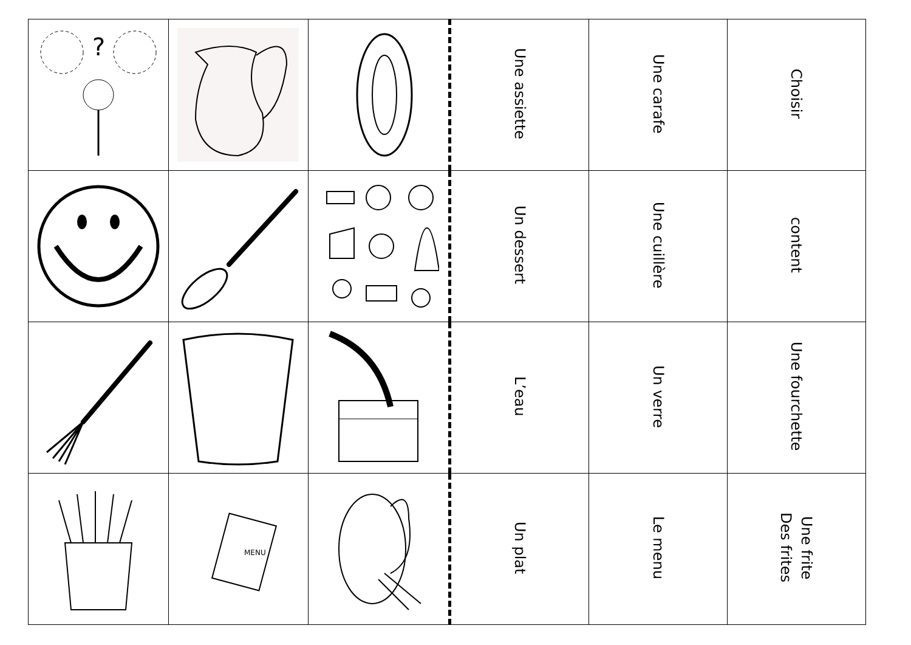| ? | | | Une assiette | Une carafe | Choisir |
| | | | Un dessert | Une cuillère | content |
| | | | L’eau | Un verre | Une fourchette |
| | MENU | | Un plat | Le menu | Une frite Des frites |